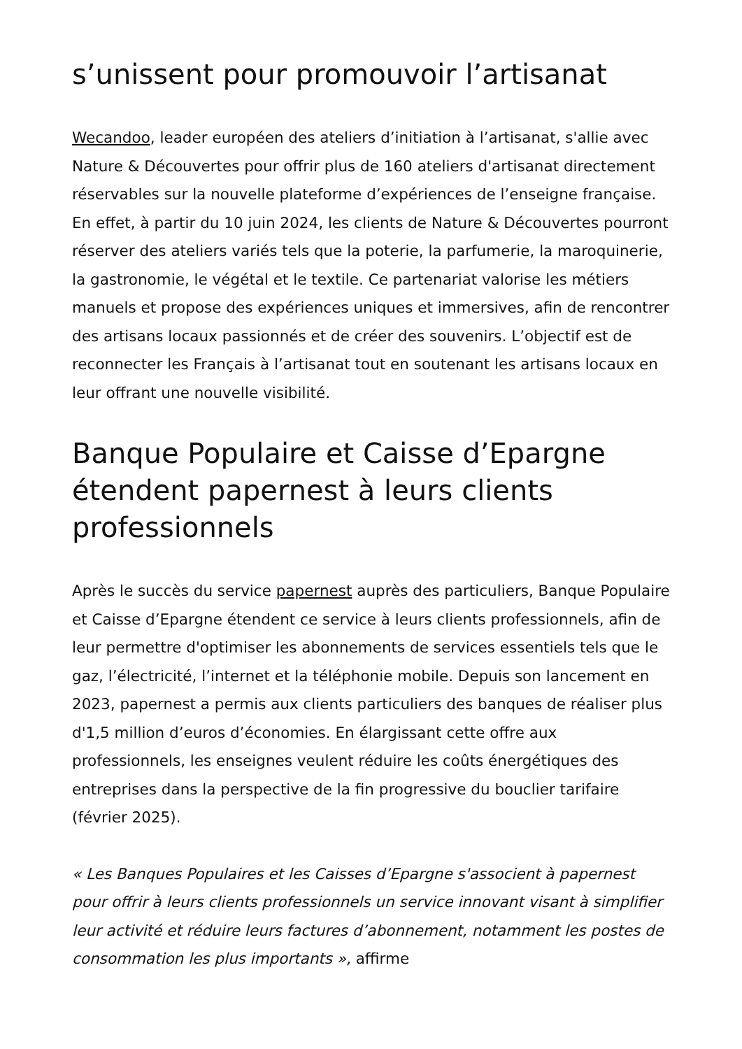s’unissent pour promouvoir l’artisanat
Wecandoo, leader européen des ateliers d’initiation à l’artisanat, s'allie avec Nature & Découvertes pour offrir plus de 160 ateliers d'artisanat directement réservables sur la nouvelle plateforme d’expériences de l’enseigne française. En effet, à partir du 10 juin 2024, les clients de Nature & Découvertes pourront réserver des ateliers variés tels que la poterie, la parfumerie, la maroquinerie, la gastronomie, le végétal et le textile. Ce partenariat valorise les métiers manuels et propose des expériences uniques et immersives, afin de rencontrer des artisans locaux passionnés et de créer des souvenirs. L’objectif est de reconnecter les Français à l’artisanat tout en soutenant les artisans locaux en leur offrant une nouvelle visibilité.
Banque Populaire et Caisse d’Epargne étendent papernest à leurs clients professionnels
Après le succès du service papernest auprès des particuliers, Banque Populaire et Caisse d’Epargne étendent ce service à leurs clients professionnels, afin de leur permettre d'optimiser les abonnements de services essentiels tels que le gaz, l’électricité, l’internet et la téléphonie mobile. Depuis son lancement en 2023, papernest a permis aux clients particuliers des banques de réaliser plus d'1,5 million d’euros d’économies. En élargissant cette offre aux professionnels, les enseignes veulent réduire les coûts énergétiques des entreprises dans la perspective de la fin progressive du bouclier tarifaire (février 2025).
« Les Banques Populaires et les Caisses d’Epargne s'associent à papernest pour offrir à leurs clients professionnels un service innovant visant à simplifier leur activité et réduire leurs factures d’abonnement, notamment les postes de consommation les plus importants », affirme